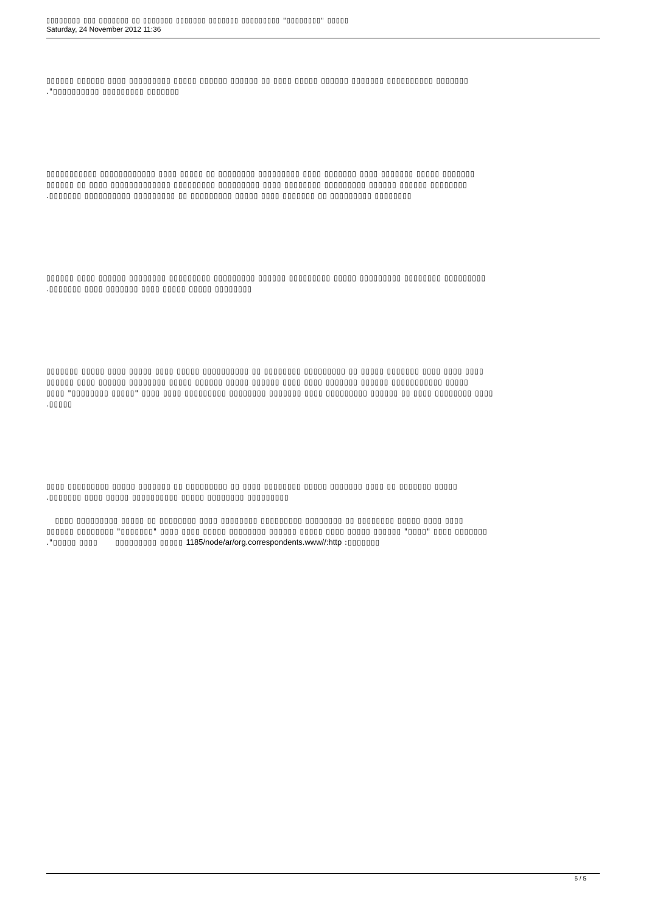▯▯▯▯▯▯▯▯ ▯▯▯ ▯▯▯▯▯▯▯ ▯▯ ▯▯▯▯▯▯▯ ▯▯▯▯▯▯▯ ▯▯▯▯▯▯▯ ▯▯▯▯▯▯▯▯▯ "▯▯▯▯▯▯▯▯" ▯▯▯▯▯
Saturday, 24 November 2012 11:36
▯▯▯▯▯▯ ▯▯▯▯▯▯ ▯▯▯▯ ▯▯▯▯▯▯▯▯▯ ▯▯▯▯▯ ▯▯▯▯▯▯ ▯▯▯▯▯▯ ▯▯ ▯▯▯▯ ▯▯▯▯▯ ▯▯▯▯▯▯ ▯▯▯▯▯▯▯ ▯▯▯▯▯▯▯▯▯▯ ▯▯▯▯▯▯▯
."▯▯▯▯▯▯▯▯▯▯ ▯▯▯▯▯▯▯▯▯ ▯▯▯▯▯▯▯
▯▯▯▯▯▯▯▯▯▯▯ ▯▯▯▯▯▯▯▯▯▯▯▯ ▯▯▯▯ ▯▯▯▯▯ ▯▯ ▯▯▯▯▯▯▯▯ ▯▯▯▯▯▯▯▯▯ ▯▯▯▯ ▯▯▯▯▯▯▯ ▯▯▯▯ ▯▯▯▯▯▯▯ ▯▯▯▯▯ ▯▯▯▯▯▯▯
▯▯▯▯▯▯ ▯▯ ▯▯▯▯ ▯▯▯▯▯▯▯▯▯▯▯▯▯ ▯▯▯▯▯▯▯▯▯ ▯▯▯▯▯▯▯▯▯ ▯▯▯▯ ▯▯▯▯▯▯▯▯ ▯▯▯▯▯▯▯▯▯ ▯▯▯▯▯▯ ▯▯▯▯▯▯ ▯▯▯▯▯▯▯▯
.▯▯▯▯▯▯▯ ▯▯▯▯▯▯▯▯▯▯ ▯▯▯▯▯▯▯▯▯ ▯▯ ▯▯▯▯▯▯▯▯▯ ▯▯▯▯▯ ▯▯▯▯ ▯▯▯▯▯▯▯ ▯▯ ▯▯▯▯▯▯▯▯▯ ▯▯▯▯▯▯▯▯
▯▯▯▯▯▯ ▯▯▯▯ ▯▯▯▯▯▯ ▯▯▯▯▯▯▯▯ ▯▯▯▯▯▯▯▯▯ ▯▯▯▯▯▯▯▯▯ ▯▯▯▯▯▯ ▯▯▯▯▯▯▯▯▯ ▯▯▯▯▯ ▯▯▯▯▯▯▯▯▯ ▯▯▯▯▯▯▯▯ ▯▯▯▯▯▯▯▯▯
.▯▯▯▯▯▯▯ ▯▯▯▯ ▯▯▯▯▯▯▯ ▯▯▯▯ ▯▯▯▯▯ ▯▯▯▯▯ ▯▯▯▯▯▯▯▯
▯▯▯▯▯▯▯ ▯▯▯▯▯ ▯▯▯▯ ▯▯▯▯▯ ▯▯▯▯ ▯▯▯▯▯ ▯▯▯▯▯▯▯▯▯▯ ▯▯ ▯▯▯▯▯▯▯▯ ▯▯▯▯▯▯▯▯▯ ▯▯ ▯▯▯▯▯ ▯▯▯▯▯▯▯ ▯▯▯▯ ▯▯▯▯ ▯▯▯▯
▯▯▯▯▯▯ ▯▯▯▯ ▯▯▯▯▯▯ ▯▯▯▯▯▯▯▯ ▯▯▯▯▯ ▯▯▯▯▯▯ ▯▯▯▯▯ ▯▯▯▯▯▯ ▯▯▯▯ ▯▯▯▯ ▯▯▯▯▯▯▯ ▯▯▯▯▯▯ ▯▯▯▯▯▯▯▯▯▯▯ ▯▯▯▯▯
▯▯▯▯ "▯▯▯▯▯▯▯▯ ▯▯▯▯▯" ▯▯▯▯ ▯▯▯▯ ▯▯▯▯▯▯▯▯▯ ▯▯▯▯▯▯▯▯ ▯▯▯▯▯▯▯ ▯▯▯▯ ▯▯▯▯▯▯▯▯▯ ▯▯▯▯▯▯ ▯▯ ▯▯▯▯ ▯▯▯▯▯▯▯▯ ▯▯▯▯
.▯▯▯▯▯
▯▯▯▯ ▯▯▯▯▯▯▯▯▯ ▯▯▯▯▯ ▯▯▯▯▯▯▯ ▯▯ ▯▯▯▯▯▯▯▯▯ ▯▯ ▯▯▯▯ ▯▯▯▯▯▯▯▯ ▯▯▯▯▯ ▯▯▯▯▯▯▯ ▯▯▯▯ ▯▯ ▯▯▯▯▯▯▯ ▯▯▯▯▯
.▯▯▯▯▯▯▯ ▯▯▯▯ ▯▯▯▯▯ ▯▯▯▯▯▯▯▯▯▯ ▯▯▯▯▯ ▯▯▯▯▯▯▯▯ ▯▯▯▯▯▯▯▯▯
▯▯▯▯ ▯▯▯▯▯▯▯▯▯ ▯▯▯▯▯ ▯▯ ▯▯▯▯▯▯▯▯ ▯▯▯▯ ▯▯▯▯▯▯▯▯ ▯▯▯▯▯▯▯▯▯ ▯▯▯▯▯▯▯▯ ▯▯ ▯▯▯▯▯▯▯▯ ▯▯▯▯▯ ▯▯▯▯ ▯▯▯▯
▯▯▯▯▯▯ ▯▯▯▯▯▯▯▯ "▯▯▯▯▯▯▯" ▯▯▯▯ ▯▯▯▯ ▯▯▯▯▯ ▯▯▯▯▯▯▯▯ ▯▯▯▯▯▯ ▯▯▯▯▯ ▯▯▯▯ ▯▯▯▯▯ ▯▯▯▯▯▯ "▯▯▯▯" ▯▯▯▯ ▯▯▯▯▯▯▯
."▯▯▯▯▯ ▯▯▯▯ ▯▯▯▯▯▯▯▯▯ ▯▯▯▯▯ 1185/node/ar/org.correspondents.www//:http :▯▯▯▯▯▯▯
5 / 5